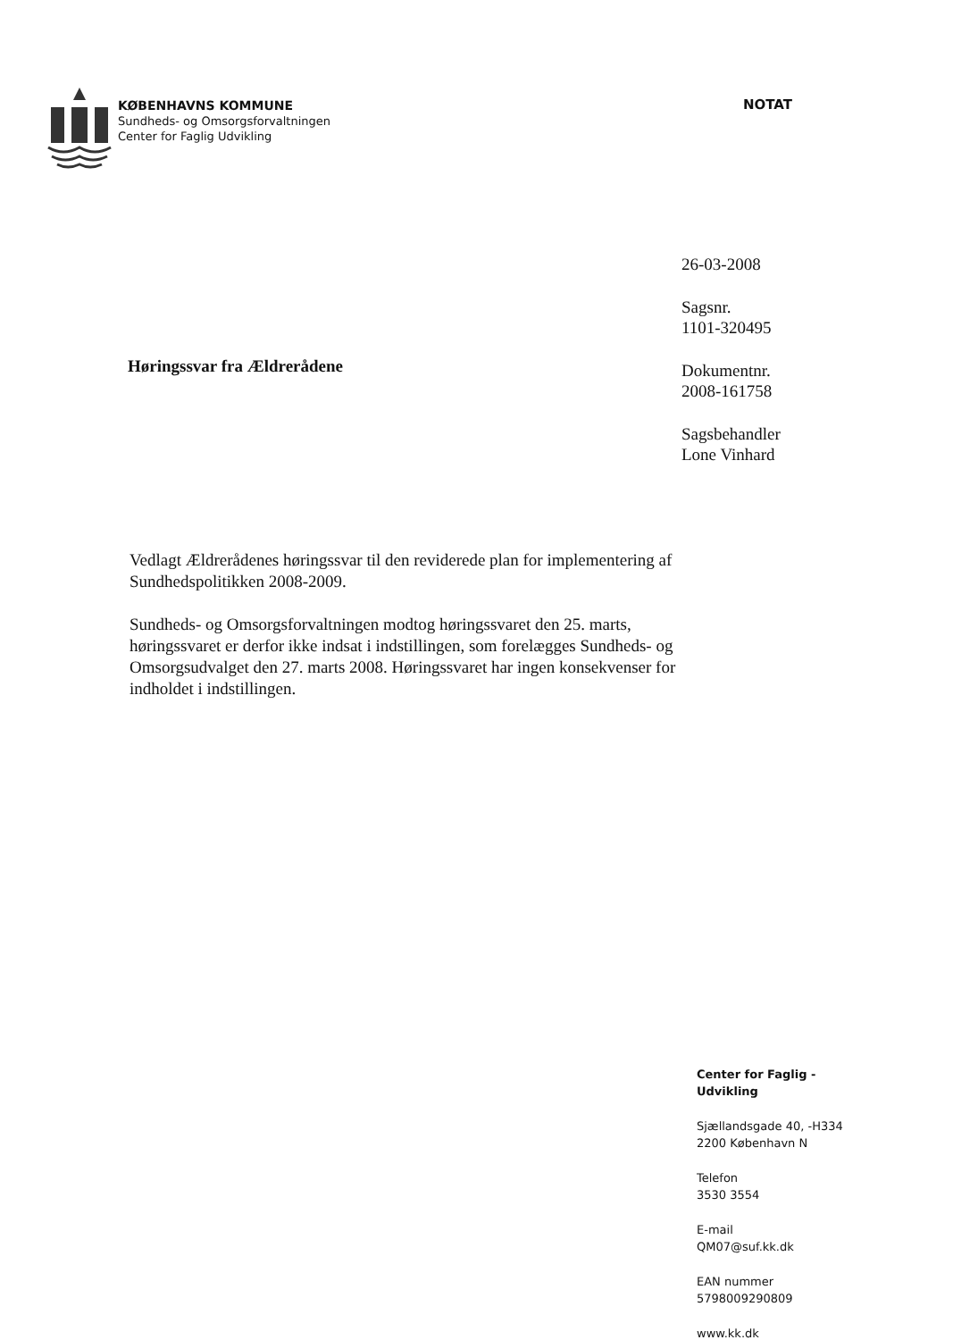KØBENHAVNS KOMMUNE
Sundheds- og Omsorgsforvaltningen
Center for Faglig Udvikling
NOTAT
Høringssvar fra Ældrerådene
26-03-2008
Sagsnr.
1101-320495
Dokumentnr.
2008-161758
Sagsbehandler
Lone Vinhard
Vedlagt Ældrerådenes høringssvar til den reviderede plan for implementering af Sundhedspolitikken 2008-2009.
Sundheds- og Omsorgsforvaltningen modtog høringssvaret den 25. marts, høringssvaret er derfor ikke indsat i indstillingen, som forelægges Sundheds- og Omsorgsudvalget den 27. marts 2008. Høringssvaret har ingen konsekvenser for indholdet i indstillingen.
Center for Faglig -
Udvikling
Sjællandsgade 40, -H334
2200 København N
Telefon
3530 3554
E-mail
QM07@suf.kk.dk
EAN nummer
5798009290809
www.kk.dk